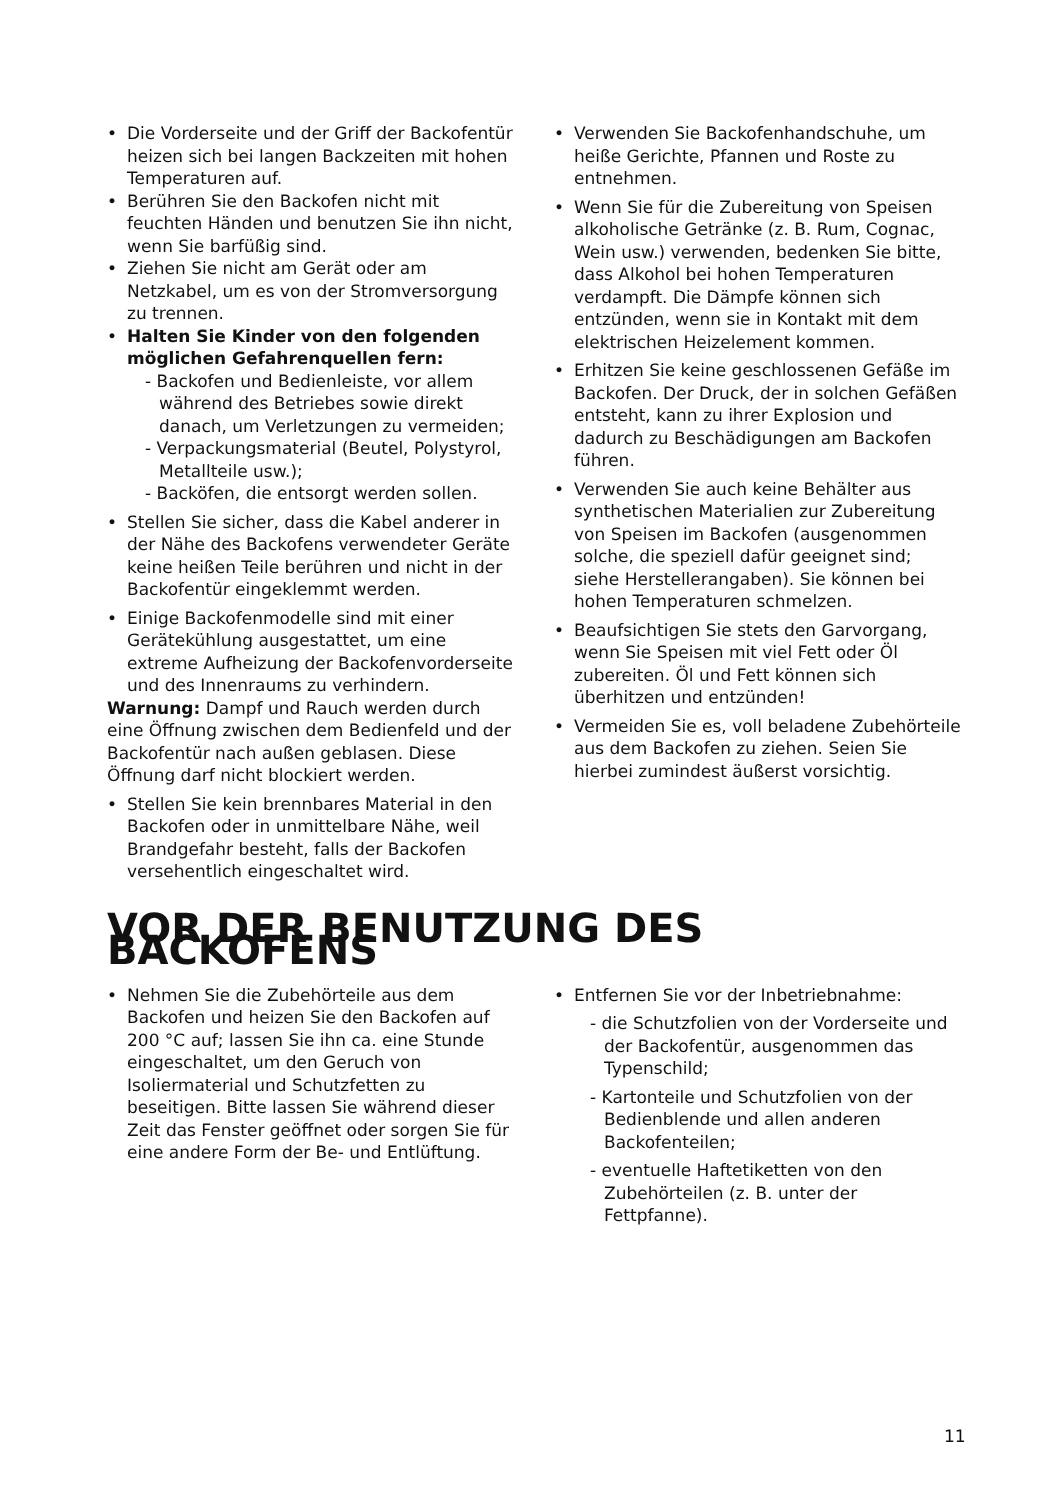• Die Vorderseite und der Griff der Backofentür heizen sich bei langen Backzeiten mit hohen Temperaturen auf.
• Berühren Sie den Backofen nicht mit feuchten Händen und benutzen Sie ihn nicht, wenn Sie barfüßig sind.
• Ziehen Sie nicht am Gerät oder am Netzkabel, um es von der Stromversorgung zu trennen.
• Halten Sie Kinder von den folgenden möglichen Gefahrenquellen fern:
- Backofen und Bedienleiste, vor allem während des Betriebes sowie direkt danach, um Verletzungen zu vermeiden;
- Verpackungsmaterial (Beutel, Polystyrol, Metallteile usw.);
- Backöfen, die entsorgt werden sollen.
• Stellen Sie sicher, dass die Kabel anderer in der Nähe des Backofens verwendeter Geräte keine heißen Teile berühren und nicht in der Backofentür eingeklemmt werden.
• Einige Backofenmodelle sind mit einer Gerätekühlung ausgestattet, um eine extreme Aufheizung der Backofenvorderseite und des Innenraums zu verhindern.
Warnung: Dampf und Rauch werden durch eine Öffnung zwischen dem Bedienfeld und der Backofentür nach außen geblasen. Diese Öffnung darf nicht blockiert werden.
• Stellen Sie kein brennbares Material in den Backofen oder in unmittelbare Nähe, weil Brandgefahr besteht, falls der Backofen versehentlich eingeschaltet wird.
• Verwenden Sie Backofenhandschuhe, um heiße Gerichte, Pfannen und Roste zu entnehmen.
• Wenn Sie für die Zubereitung von Speisen alkoholische Getränke (z. B. Rum, Cognac, Wein usw.) verwenden, bedenken Sie bitte, dass Alkohol bei hohen Temperaturen verdampft. Die Dämpfe können sich entzünden, wenn sie in Kontakt mit dem elektrischen Heizelement kommen.
• Erhitzen Sie keine geschlossenen Gefäße im Backofen. Der Druck, der in solchen Gefäßen entsteht, kann zu ihrer Explosion und dadurch zu Beschädigungen am Backofen führen.
• Verwenden Sie auch keine Behälter aus synthetischen Materialien zur Zubereitung von Speisen im Backofen (ausgenommen solche, die speziell dafür geeignet sind; siehe Herstellerangaben). Sie können bei hohen Temperaturen schmelzen.
• Beaufsichtigen Sie stets den Garvorgang, wenn Sie Speisen mit viel Fett oder Öl zubereiten. Öl und Fett können sich überhitzen und entzünden!
• Vermeiden Sie es, voll beladene Zubehörteile aus dem Backofen zu ziehen. Seien Sie hierbei zumindest äußerst vorsichtig.
VOR DER BENUTZUNG DES BACKOFENS
• Nehmen Sie die Zubehörteile aus dem Backofen und heizen Sie den Backofen auf
200 °C auf; lassen Sie ihn ca. eine Stunde eingeschaltet, um den Geruch von Isoliermaterial und Schutzfetten zu beseitigen. Bitte lassen Sie während dieser Zeit das Fenster geöffnet oder sorgen Sie für eine andere Form der Be- und Entlüftung.
• Entfernen Sie vor der Inbetriebnahme:
- die Schutzfolien von der Vorderseite und der Backofentür, ausgenommen das Typenschild;
- Kartonteile und Schutzfolien von der Bedienblende und allen anderen Backofenteilen;
- eventuelle Haftetiketten von den Zubehörteilen (z. B. unter der Fettpfanne).
11